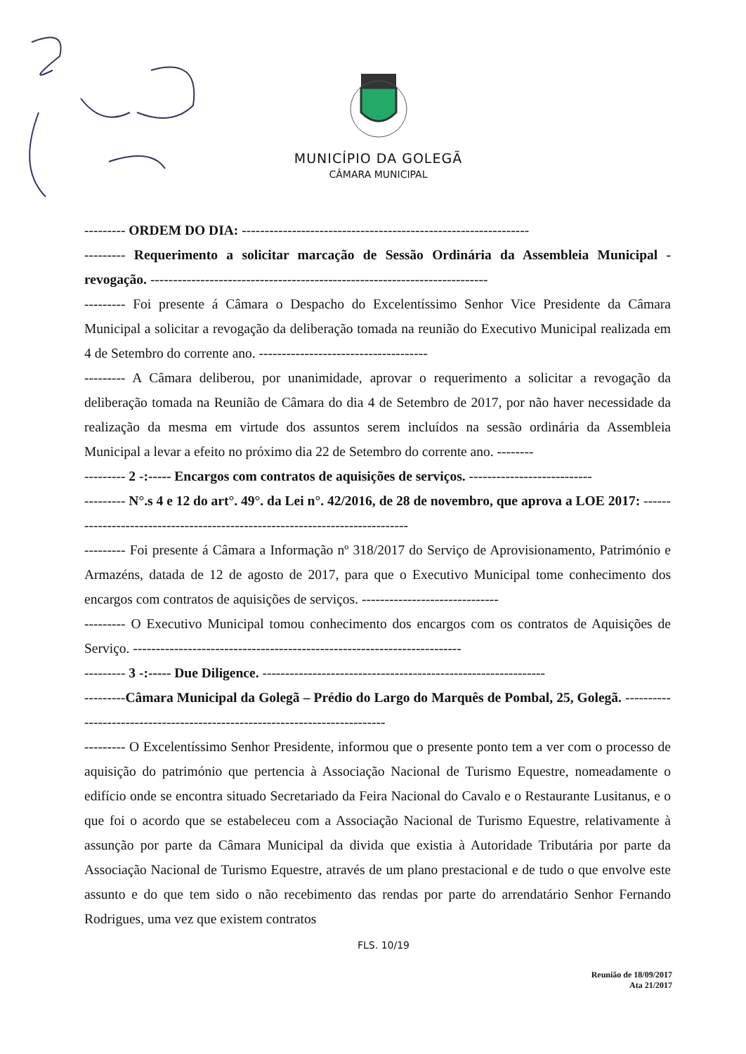MUNICÍPIO DA GOLEGÃ
CÂMARA MUNICIPAL
--------- ORDEM DO DIA: ---------------------------------------------------------------
--------- Requerimento a solicitar marcação de Sessão Ordinária da Assembleia Municipal - revogação. --------------------------------------------------------------------------
--------- Foi presente á Câmara o Despacho do Excelentíssimo Senhor Vice Presidente da Câmara Municipal a solicitar a revogação da deliberação tomada na reunião do Executivo Municipal realizada em 4 de Setembro do corrente ano. -------------------------------------
--------- A Câmara deliberou, por unanimidade, aprovar o requerimento a solicitar a revogação da deliberação tomada na Reunião de Câmara do dia 4 de Setembro de 2017, por não haver necessidade da realização da mesma em virtude dos assuntos serem incluídos na sessão ordinária da Assembleia Municipal a levar a efeito no próximo dia 22 de Setembro do corrente ano. --------
--------- 2 -:----- Encargos com contratos de aquisições de serviços. ---------------------------
--------- N°.s 4 e 12 do art°. 49°. da Lei n°. 42/2016, de 28 de novembro, que aprova a LOE 2017: -----------------------------------------------------------------------------
--------- Foi presente á Câmara a Informação nº 318/2017 do Serviço de Aprovisionamento, Património e Armazéns, datada de 12 de agosto de 2017, para que o Executivo Municipal tome conhecimento dos encargos com contratos de aquisições de serviços. ------------------------------
--------- O Executivo Municipal tomou conhecimento dos encargos com os contratos de Aquisições de Serviço. ------------------------------------------------------------------------
--------- 3 -:----- Due Diligence. --------------------------------------------------------------
---------Câmara Municipal da Golegã – Prédio do Largo do Marquês de Pombal, 25, Golegã. ----------------------------------------------------------------------------
--------- O Excelentíssimo Senhor Presidente, informou que o presente ponto tem a ver com o processo de aquisição do património que pertencia à Associação Nacional de Turismo Equestre, nomeadamente o edifício onde se encontra situado Secretariado da Feira Nacional do Cavalo e o Restaurante Lusitanus, e o que foi o acordo que se estabeleceu com a Associação Nacional de Turismo Equestre, relativamente à assunção por parte da Câmara Municipal da divida que existia à Autoridade Tributária por parte da Associação Nacional de Turismo Equestre, através de um plano prestacional e de tudo o que envolve este assunto e do que tem sido o não recebimento das rendas por parte do arrendatário Senhor Fernando Rodrigues, uma vez que existem contratos
FLS. 10/19
Reunião de 18/09/2017
Ata 21/2017